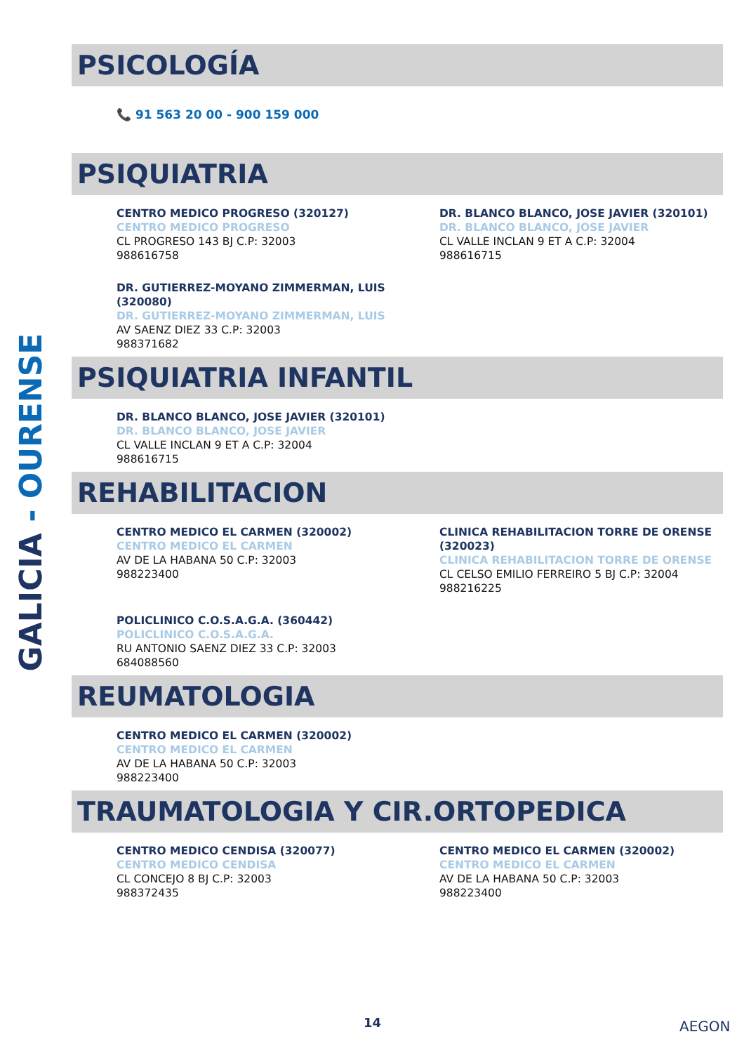GALICIA - OURENSE
PSICOLOGÍA
📞 91 563 20 00 - 900 159 000
PSIQUIATRIA
CENTRO MEDICO PROGRESO (320127)
CENTRO MEDICO PROGRESO
CL PROGRESO 143 BJ C.P: 32003
988616758
DR. BLANCO BLANCO, JOSE JAVIER (320101)
DR. BLANCO BLANCO, JOSE JAVIER
CL VALLE INCLAN 9 ET A C.P: 32004
988616715
DR. GUTIERREZ-MOYANO ZIMMERMAN, LUIS (320080)
DR. GUTIERREZ-MOYANO ZIMMERMAN, LUIS
AV SAENZ DIEZ 33 C.P: 32003
988371682
PSIQUIATRIA INFANTIL
DR. BLANCO BLANCO, JOSE JAVIER (320101)
DR. BLANCO BLANCO, JOSE JAVIER
CL VALLE INCLAN 9 ET A C.P: 32004
988616715
REHABILITACION
CENTRO MEDICO EL CARMEN (320002)
CENTRO MEDICO EL CARMEN
AV DE LA HABANA 50 C.P: 32003
988223400
CLINICA REHABILITACION TORRE DE ORENSE (320023)
CLINICA REHABILITACION TORRE DE ORENSE
CL CELSO EMILIO FERREIRO 5 BJ C.P: 32004
988216225
POLICLINICO C.O.S.A.G.A. (360442)
POLICLINICO C.O.S.A.G.A.
RU ANTONIO SAENZ DIEZ 33 C.P: 32003
684088560
REUMATOLOGIA
CENTRO MEDICO EL CARMEN (320002)
CENTRO MEDICO EL CARMEN
AV DE LA HABANA 50 C.P: 32003
988223400
TRAUMATOLOGIA Y CIR.ORTOPEDICA
CENTRO MEDICO CENDISA (320077)
CENTRO MEDICO CENDISA
CL CONCEJO 8 BJ C.P: 32003
988372435
CENTRO MEDICO EL CARMEN (320002)
CENTRO MEDICO EL CARMEN
AV DE LA HABANA 50 C.P: 32003
988223400
14 AEGON